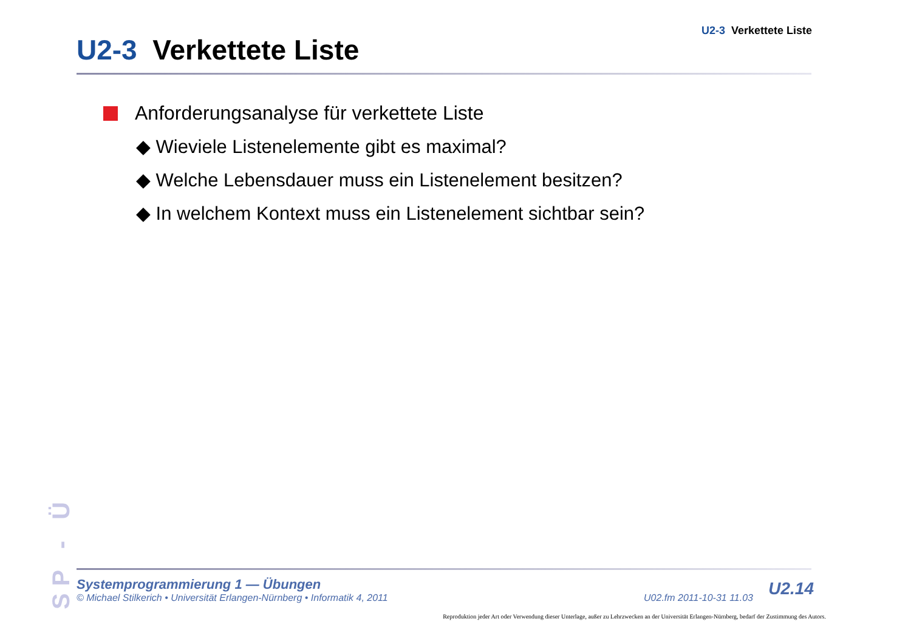U2-3 Verkettete Liste
U2-3 Verkettete Liste
Anforderungsanalyse für verkettete Liste
◆ Wieviele Listenelemente gibt es maximal?
◆ Welche Lebensdauer muss ein Listenelement besitzen?
◆ In welchem Kontext muss ein Listenelement sichtbar sein?
SP - Ü
Systemprogrammierung 1 — Übungen
© Michael Stilkerich • Universität Erlangen-Nürnberg • Informatik 4, 2011 U02.fm 2011-10-31 11.03
U2.14
Reproduktion jeder Art oder Verwendung dieser Unterlage, außer zu Lehrzwecken an der Universität Erlangen-Nürnberg, bedarf der Zustimmung des Autors.